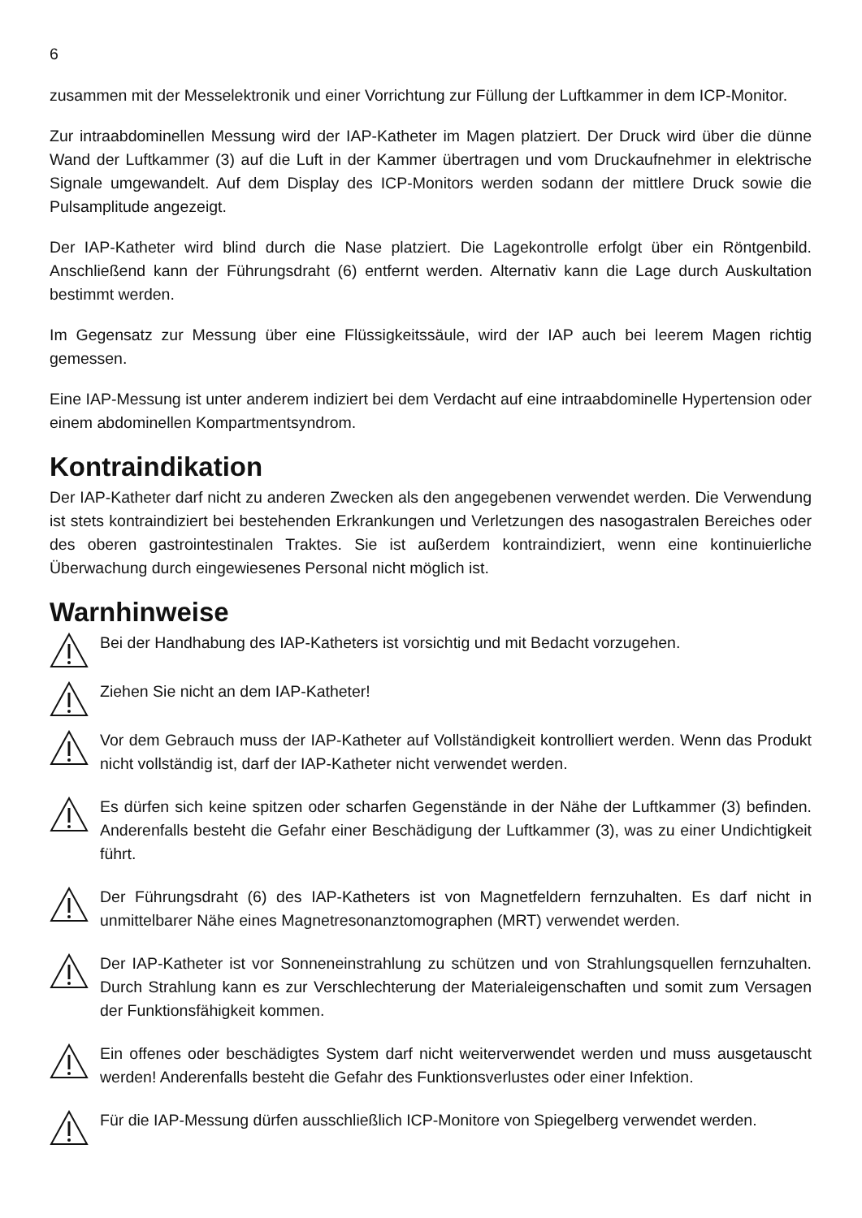6
zusammen mit der Messelektronik und einer Vorrichtung zur Füllung der Luftkammer in dem ICP-Monitor.
Zur intraabdominellen Messung wird der IAP-Katheter im Magen platziert. Der Druck wird über die dünne Wand der Luftkammer (3) auf die Luft in der Kammer übertragen und vom Druckaufnehmer in elektrische Signale umgewandelt. Auf dem Display des ICP-Monitors werden sodann der mittlere Druck sowie die Pulsamplitude angezeigt.
Der IAP-Katheter wird blind durch die Nase platziert. Die Lagekontrolle erfolgt über ein Röntgenbild. Anschließend kann der Führungsdraht (6) entfernt werden. Alternativ kann die Lage durch Auskultation bestimmt werden.
Im Gegensatz zur Messung über eine Flüssigkeitssäule, wird der IAP auch bei leerem Magen richtig gemessen.
Eine IAP-Messung ist unter anderem indiziert bei dem Verdacht auf eine intraabdominelle Hypertension oder einem abdominellen Kompartmentsyndrom.
Kontraindikation
Der IAP-Katheter darf nicht zu anderen Zwecken als den angegebenen verwendet werden. Die Verwendung ist stets kontraindiziert bei bestehenden Erkrankungen und Verletzungen des nasogastralen Bereiches oder des oberen gastrointestinalen Traktes. Sie ist außerdem kontraindiziert, wenn eine kontinuierliche Überwachung durch eingewiesenes Personal nicht möglich ist.
Warnhinweise
Bei der Handhabung des IAP-Katheters ist vorsichtig und mit Bedacht vorzugehen.
Ziehen Sie nicht an dem IAP-Katheter!
Vor dem Gebrauch muss der IAP-Katheter auf Vollständigkeit kontrolliert werden. Wenn das Produkt nicht vollständig ist, darf der IAP-Katheter nicht verwendet werden.
Es dürfen sich keine spitzen oder scharfen Gegenstände in der Nähe der Luftkammer (3) befinden. Anderenfalls besteht die Gefahr einer Beschädigung der Luftkammer (3), was zu einer Undichtigkeit führt.
Der Führungsdraht (6) des IAP-Katheters ist von Magnetfeldern fernzuhalten. Es darf nicht in unmittelbarer Nähe eines Magnetresonanztomographen (MRT) verwendet werden.
Der IAP-Katheter ist vor Sonneneinstrahlung zu schützen und von Strahlungsquellen fernzuhalten. Durch Strahlung kann es zur Verschlechterung der Materialeigenschaften und somit zum Versagen der Funktionsfähigkeit kommen.
Ein offenes oder beschädigtes System darf nicht weiterverwendet werden und muss ausgetauscht werden! Anderenfalls besteht die Gefahr des Funktionsverlustes oder einer Infektion.
Für die IAP-Messung dürfen ausschließlich ICP-Monitore von Spiegelberg verwendet werden.